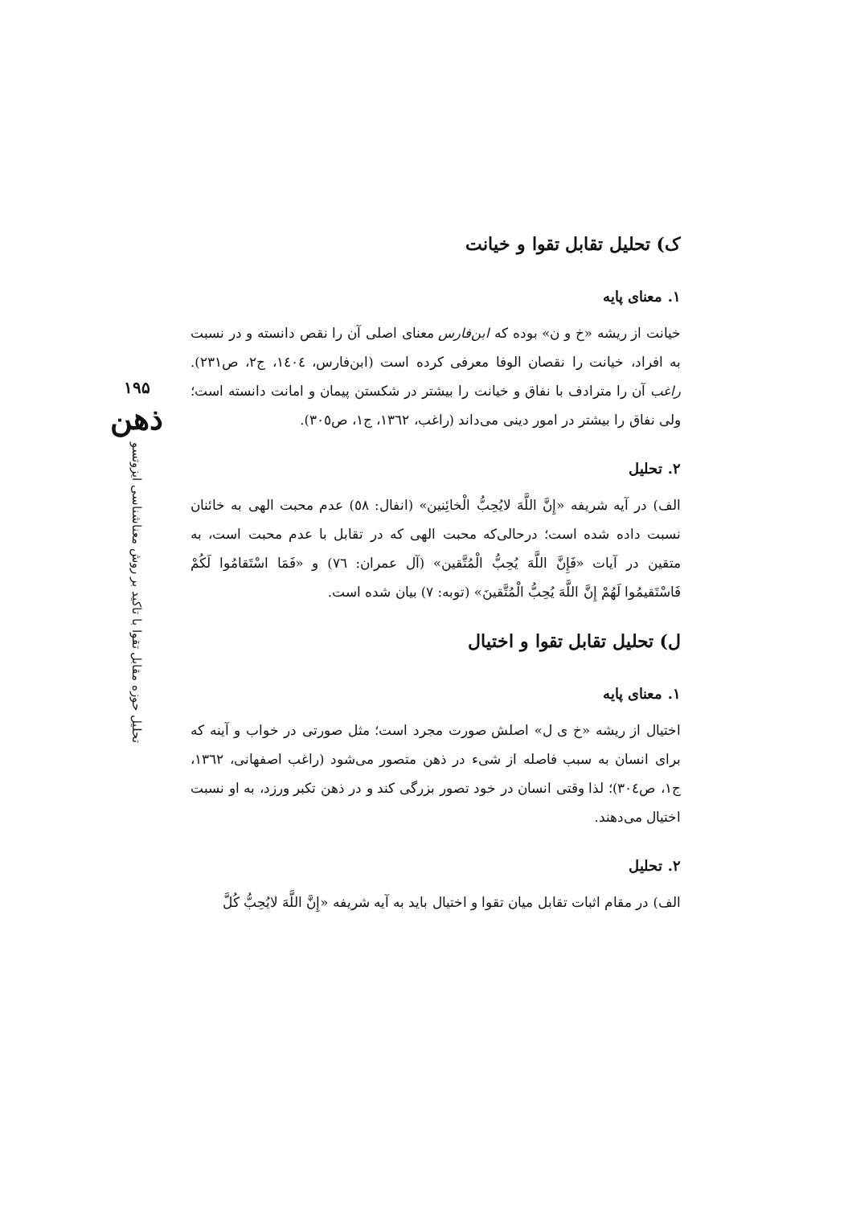۱۹۵
ذهن
تحلیل حوزه مقابل تقوا با تاکید بر روش معناشناسی ایزوتسو
ک) تحلیل تقابل تقوا و خیانت
۱. معنای پایه
خیانت از ریشه «خ و ن» بوده که ابن‌فارس معنای اصلی آن را نقص دانسته و در نسبت به افراد، خیانت را نقصان الوفا معرفی کرده است (ابن‌فارس، ١٤٠٤، ج٢، ص٢٣١). راغب آن را مترادف با نفاق و خیانت را بیشتر در شکستن پیمان و امانت دانسته است؛ ولی نفاق را بیشتر در امور دینی می‌داند (راغب، ١٣٦٢، ج١، ص٣٠٥).
۲. تحلیل
الف) در آیه شریفه «إِنَّ اللَّهَ لايُحِبُّ الْخائِنین» (انفال: ٥٨) عدم محبت الهی به خائنان نسبت داده شده است؛ درحالی‌که محبت الهی که در تقابل با عدم محبت است، به متقین در آیات «فَإِنَّ اللَّهَ يُحِبُّ الْمُتَّقین» (آل عمران: ٧٦) و «فَمَا اسْتَقامُوا لَكُمْ فَاسْتَقيمُوا لَهُمْ إِنَّ اللَّهَ يُحِبُّ الْمُتَّقينَ» (توبه: ٧) بیان شده است.
ل) تحلیل تقابل تقوا و اختیال
۱. معنای پایه
اختیال از ریشه «خ ی ل» اصلش صورت مجرد است؛ مثل صورتی در خواب و آینه که برای انسان به سبب فاصله از شیء در ذهن متصور می‌شود (راغب اصفهانی، ١٣٦٢، ج١، ص٣٠٤)؛ لذا وقتی انسان در خود تصور بزرگی کند و در ذهن تکبر ورزد، به او نسبت اختیال می‌دهند.
۲. تحلیل
الف) در مقام اثبات تقابل میان تقوا و اختیال باید به آیه شریفه «إِنَّ اللَّهَ لايُحِبُّ كُلَّ